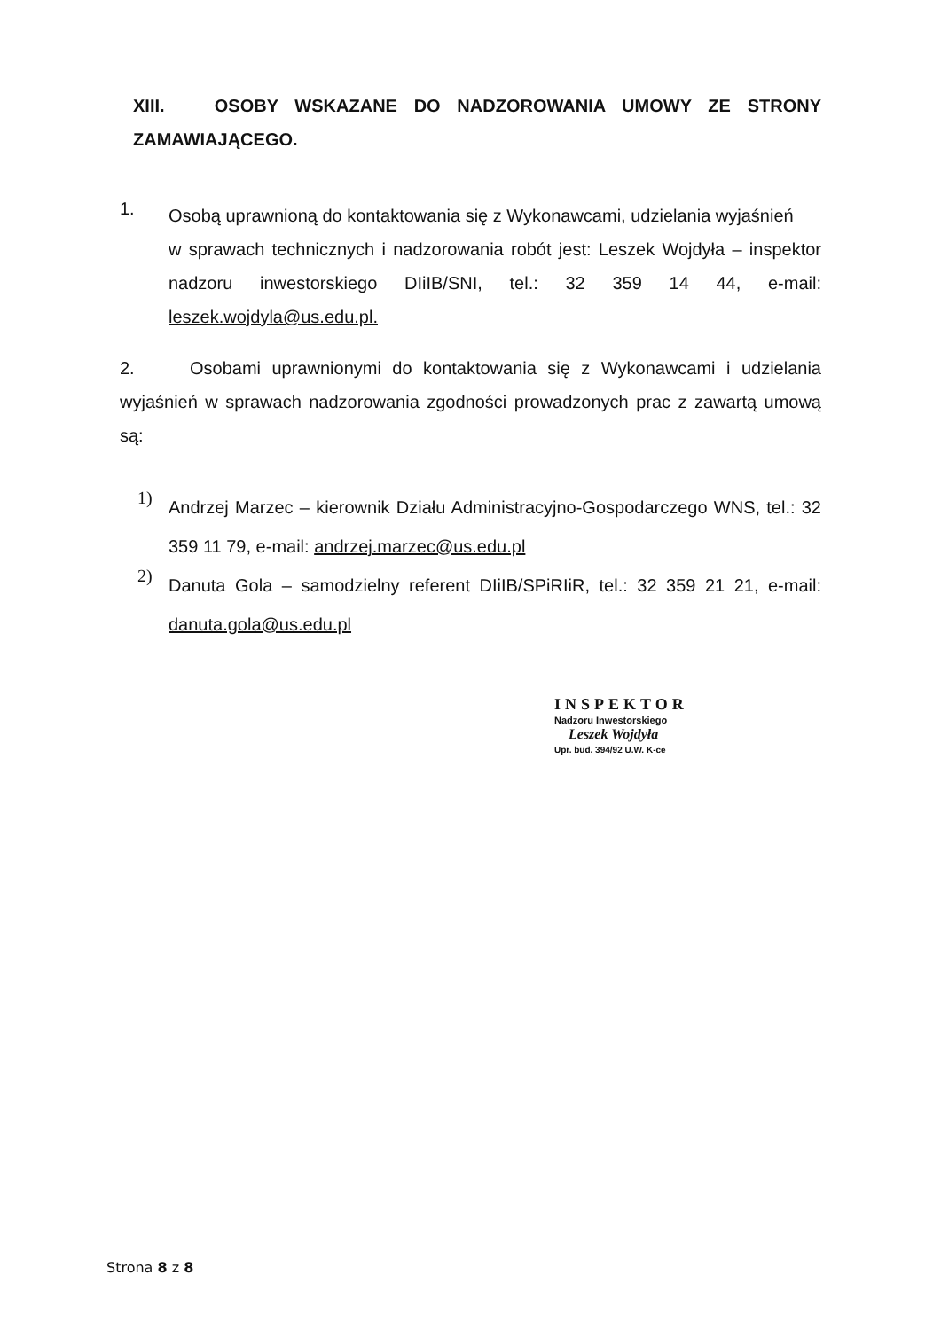XIII. OSOBY WSKAZANE DO NADZOROWANIA UMOWY ZE STRONY ZAMAWIAJĄCEGO.
1.
Osobą uprawnioną do kontaktowania się z Wykonawcami, udzielania wyjaśnień
w sprawach technicznych i nadzorowania robót jest: Leszek Wojdyła – inspektor nadzoru inwestorskiego DIiIB/SNI, tel.: 32 359 14 44, e-mail: leszek.wojdyla@us.edu.pl.
2. Osobami uprawnionymi do kontaktowania się z Wykonawcami i udzielania wyjaśnień w sprawach nadzorowania zgodności prowadzonych prac z zawartą umową są:
1)
Andrzej Marzec – kierownik Działu Administracyjno-Gospodarczego WNS, tel.: 32 359 11 79, e-mail: andrzej.marzec@us.edu.pl
2)
Danuta Gola – samodzielny referent DIiIB/SPiRIiR, tel.: 32 359 21 21, e-mail: danuta.gola@us.edu.pl
INSPEKTOR
Nadzoru Inwestorskiego
Leszek Wojdyła
Upr. bud. 394/92 U.W. K-ce
Strona 8 z 8